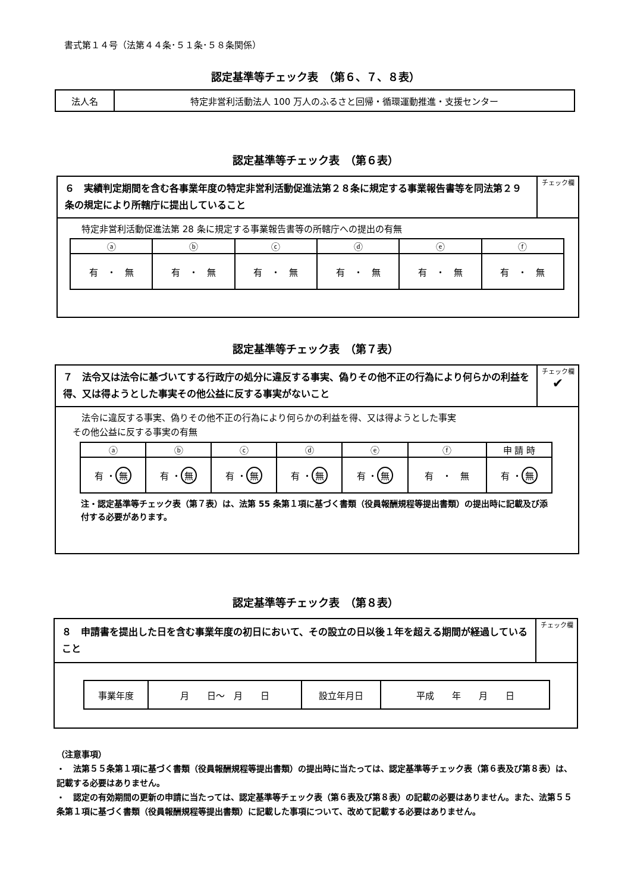書式第１４号（法第４４条･５１条･５８条関係）
認定基準等チェック表　（第６、７、８表）
| 法人名 | 特定非営利活動法人 100 万人のふるさと回帰・循環運動推進・支援センター |
認定基準等チェック表　（第６表）
| ６ 実績判定期間を含む各事業年度の特定非営利活動促進法第２８条に規定する事業報告書等を同法第２９条の規定により所轄庁に提出していること | チェック欄 |
特定非営利活動促進法第 28 条に規定する事業報告書等の所轄庁への提出の有無
| ⓐ | ⓑ | ⓒ | ⓓ | ⓔ | ⓕ |
| 有 ・ 無 | 有 ・ 無 | 有 ・ 無 | 有 ・ 無 | 有 ・ 無 | 有 ・ 無 |
認定基準等チェック表　（第７表）
| ７ 法令又は法令に基づいてする行政庁の処分に違反する事実、偽りその他不正の行為により何らかの利益を得、又は得ようとした事実その他公益に反する事実がないこと | チェック欄 ✔ |
　法令に違反する事実、偽りその他不正の行為により何らかの利益を得、又は得ようとした事実
その他公益に反する事実の有無
| ⓐ | ⓑ | ⓒ | ⓓ | ⓔ | ⓕ | 申 請 時 |
| 有 ・ 無 | 有 ・ 無 | 有 ・ 無 | 有 ・ 無 | 有 ・ 無 | 有 ・ 無 | 有 ・ 無 |
注・認定基準等チェック表（第７表）は、法第 55 条第１項に基づく書類（役員報酬規程等提出書類）の提出時に記載及び添付する必要があります。
認定基準等チェック表　（第８表）
| ８ 申請書を提出した日を含む事業年度の初日において、その設立の日以後１年を超える期間が経過していること | チェック欄 |
| 事業年度 | 月 日～ 月 日 | 設立年月日 | 平成 年 月 日 |
（注意事項）
・　法第５５条第１項に基づく書類（役員報酬規程等提出書類）の提出時に当たっては、認定基準等チェック表（第６表及び第８表）は、記載する必要はありません。
・　認定の有効期間の更新の申請に当たっては、認定基準等チェック表（第６表及び第８表）の記載の必要はありません。また、法第５５条第１項に基づく書類（役員報酬規程等提出書類）に記載した事項について、改めて記載する必要はありません。